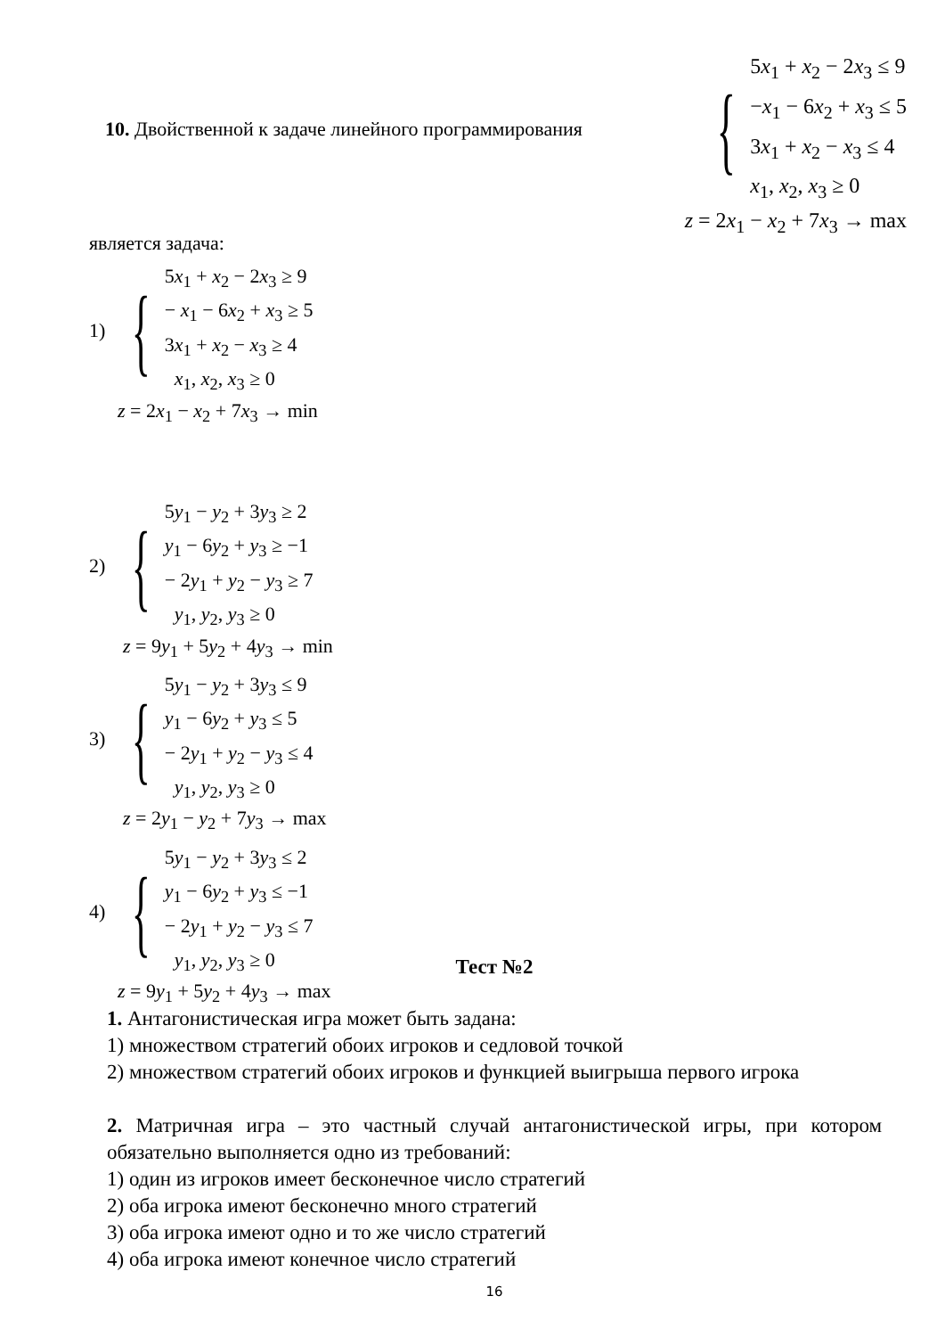10. Двойственной к задаче линейного программирования
{
5x<sub>1</sub> + x<sub>2</sub> − 2x<sub>3</sub> ≤ 9
−x<sub>1</sub> − 6x<sub>2</sub> + x<sub>3</sub> ≤ 5
3x<sub>1</sub> + x<sub>2</sub> − x<sub>3</sub> ≤ 4
x<sub>1</sub>, x<sub>2</sub>, x<sub>3</sub> ≥ 0
z = 2x<sub>1</sub> − x<sub>2</sub> + 7x<sub>3</sub> → max
является задача:
1) {
5x<sub>1</sub> + x<sub>2</sub> − 2x<sub>3</sub> ≥ 9
− x<sub>1</sub> − 6x<sub>2</sub> + x<sub>3</sub> ≥ 5
3x<sub>1</sub> + x<sub>2</sub> − x<sub>3</sub> ≥ 4
x<sub>1</sub>, x<sub>2</sub>, x<sub>3</sub> ≥ 0
z = 2x<sub>1</sub> − x<sub>2</sub> + 7x<sub>3</sub> → min
2) {
5y<sub>1</sub> − y<sub>2</sub> + 3y<sub>3</sub> ≥ 2
y<sub>1</sub> − 6y<sub>2</sub> + y<sub>3</sub> ≥ −1
− 2y<sub>1</sub> + y<sub>2</sub> − y<sub>3</sub> ≥ 7
y<sub>1</sub>, y<sub>2</sub>, y<sub>3</sub> ≥ 0
z = 9y<sub>1</sub> + 5y<sub>2</sub> + 4y<sub>3</sub> → min
3) {
5y<sub>1</sub> − y<sub>2</sub> + 3y<sub>3</sub> ≤ 9
y<sub>1</sub> − 6y<sub>2</sub> + y<sub>3</sub> ≤ 5
− 2y<sub>1</sub> + y<sub>2</sub> − y<sub>3</sub> ≤ 4
y<sub>1</sub>, y<sub>2</sub>, y<sub>3</sub> ≥ 0
z = 2y<sub>1</sub> − y<sub>2</sub> + 7y<sub>3</sub> → max
4) {
5y<sub>1</sub> − y<sub>2</sub> + 3y<sub>3</sub> ≤ 2
y<sub>1</sub> − 6y<sub>2</sub> + y<sub>3</sub> ≤ −1
− 2y<sub>1</sub> + y<sub>2</sub> − y<sub>3</sub> ≤ 7
y<sub>1</sub>, y<sub>2</sub>, y<sub>3</sub> ≥ 0
z = 9y<sub>1</sub> + 5y<sub>2</sub> + 4y<sub>3</sub> → max
Тест №2
1. Антагонистическая игра может быть задана:
1) множеством стратегий обоих игроков и седловой точкой
2) множеством стратегий обоих игроков и функцией выигрыша первого игрока
2. Матричная игра – это частный случай антагонистической игры, при котором обязательно выполняется одно из требований:
1) один из игроков имеет бесконечное число стратегий
2) оба игрока имеют бесконечно много стратегий
3) оба игрока имеют одно и то же число стратегий
4) оба игрока имеют конечное число стратегий
16